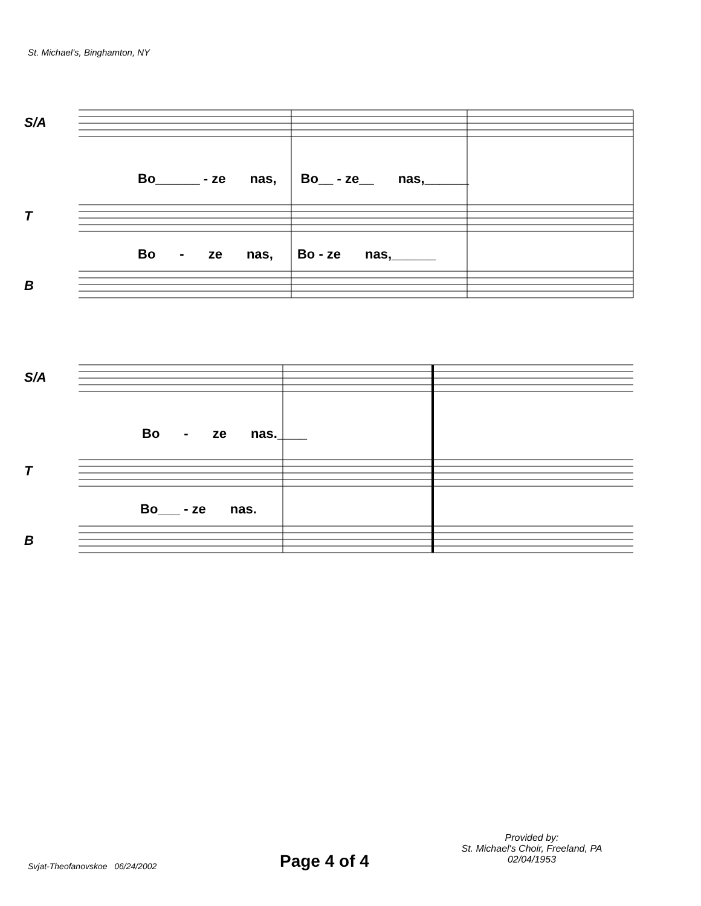St. Michael's, Binghamton, NY
S/A
T
B
Bo______ - ze nas, Bo__ - ze__ nas,______
Bo - ze nas, Bo - ze nas,______
S/A
T
B
Bo - ze nas.____
Bo___ - ze nas.
Svjat-Theofanovskoe 06/24/2002
Page 4 of 4
Provided by:
St. Michael's Choir, Freeland, PA
02/04/1953